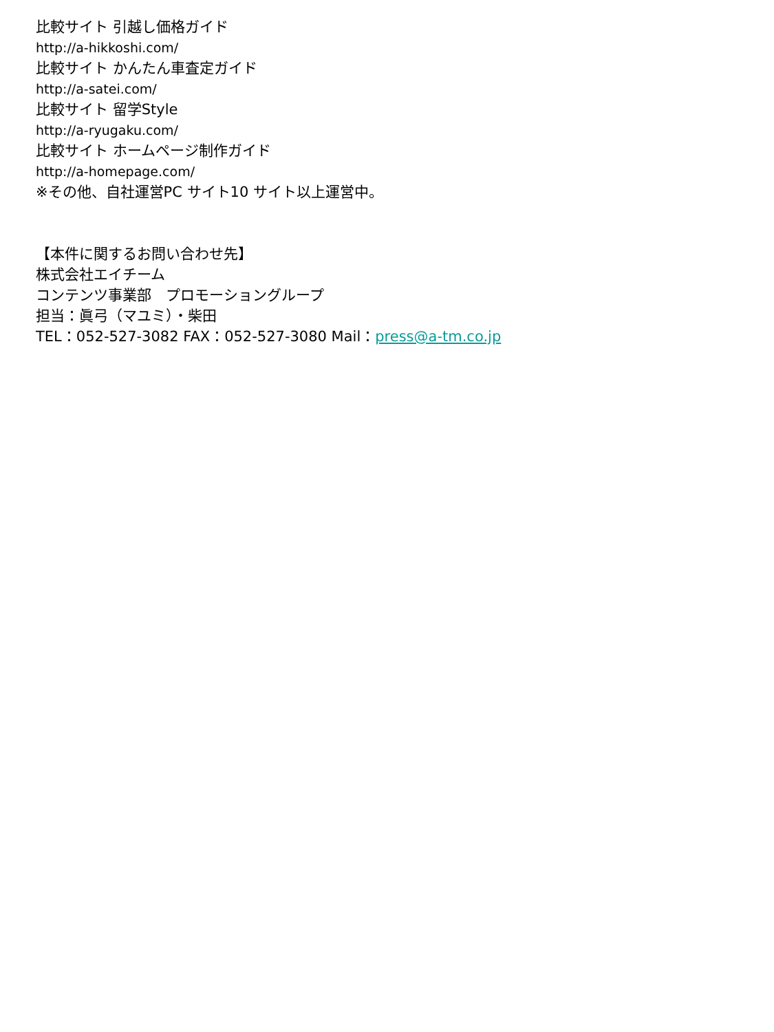比較サイト 引越し価格ガイド
http://a-hikkoshi.com/
比較サイト かんたん車査定ガイド
http://a-satei.com/
比較サイト 留学Style
http://a-ryugaku.com/
比較サイト ホームページ制作ガイド
http://a-homepage.com/
※その他、自社運営PC サイト10 サイト以上運営中。
【本件に関するお問い合わせ先】
株式会社エイチーム
コンテンツ事業部　プロモーショングループ
担当：眞弓（マユミ）・柴田
TEL：052-527-3082 FAX：052-527-3080 Mail：press@a-tm.co.jp